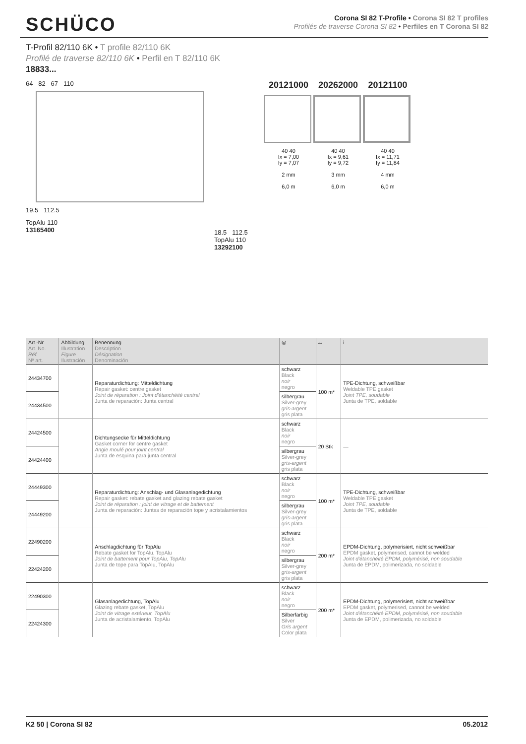SCHÜCO
Corona SI 82 T-Profile • Corona SI 82 T profiles
Profilés de traverse Corona SI 82 • Perfiles en T Corona SI 82
T-Profil 82/110 6K • T profile 82/110 6K
Profilé de traverse 82/110 6K • Perfil en T 82/110 6K
18833...
64 82 67 110
19.5 112.5
TopAlu 110
13165400
18.5 112.5
TopAlu 110
13292100
20121000
40 40
Ix = 7,00
Iy = 7,07
2 mm
6,0 m
20262000
40 40
Ix = 9,61
Iy = 9,72
3 mm
6,0 m
20121100
40 40
Ix = 11,71
Iy = 11,84
4 mm
6,0 m
| Art.-Nr. Art. No. Réf. Nº art. | Abbildung Illustration Figure Ilustración | Benennung Description Désignation Denominación | ◎ | ▱ | i |
| --- | --- | --- | --- | --- | --- |
| 24434700 | | Reparaturdichtung: Mitteldichtung Repair gasket: centre gasket Joint de réparation : Joint d'étanchéité central Junta de reparación: Junta central | schwarz Black noir negro | 100 m* | TPE-Dichtung, schweißbar Weldable TPE gasket Joint TPE, soudable Junta de TPE, soldable |
| 24434500 | | | silbergrau Silver-grey gris-argent gris plata | | |
| 24424500 | | Dichtungsecke für Mitteldichtung Gasket corner for centre gasket Angle moulé pour joint central Junta de esquina para junta central | schwarz Black noir negro | 20 Stk | — |
| 24424400 | | | silbergrau Silver-grey gris-argent gris plata | | |
| 24449300 | | Reparaturdichtung: Anschlag- und Glasanlagedichtung Repair gasket: rebate gasket and glazing rebate gasket Joint de réparation : joint de vitrage et de battement Junta de reparación: Juntas de reparación tope y acristalamientos | schwarz Black noir negro | 100 m* | TPE-Dichtung, schweißbar Weldable TPE gasket Joint TPE, soudable Junta de TPE, soldable |
| 24449200 | | | silbergrau Silver-grey gris-argent gris plata | | |
| 22490200 | | Anschlagdichtung für TopAlu Rebate gasket for TopAlu, TopAlu Joint de battement pour TopAlu, TopAlu Junta de tope para TopAlu, TopAlu | schwarz Black noir negro | 200 m* | EPDM-Dichtung, polymerisiert, nicht schweißbar EPDM gasket, polymerised, cannot be welded Joint d'étanchéité EPDM, polymérisé, non soudable Junta de EPDM, polimerizada, no soldable |
| 22424200 | | | silbergrau Silver-grey gris-argent gris plata | | |
| 22490300 | | Glasanlagedichtung, TopAlu Glazing rebate gasket, TopAlu Joint de vitrage extérieur, TopAlu Junta de acristalamiento, TopAlu | schwarz Black noir negro | 200 m* | EPDM-Dichtung, polymerisiert, nicht schweißbar EPDM gasket, polymerised, cannot be welded Joint d'étanchéité EPDM, polymérisé, non soudable Junta de EPDM, polimerizada, no soldable |
| 22424300 | | | Silberfarbig Silver Gris argent Color plata | | |
K2 50 | Corona SI 82 05.2012